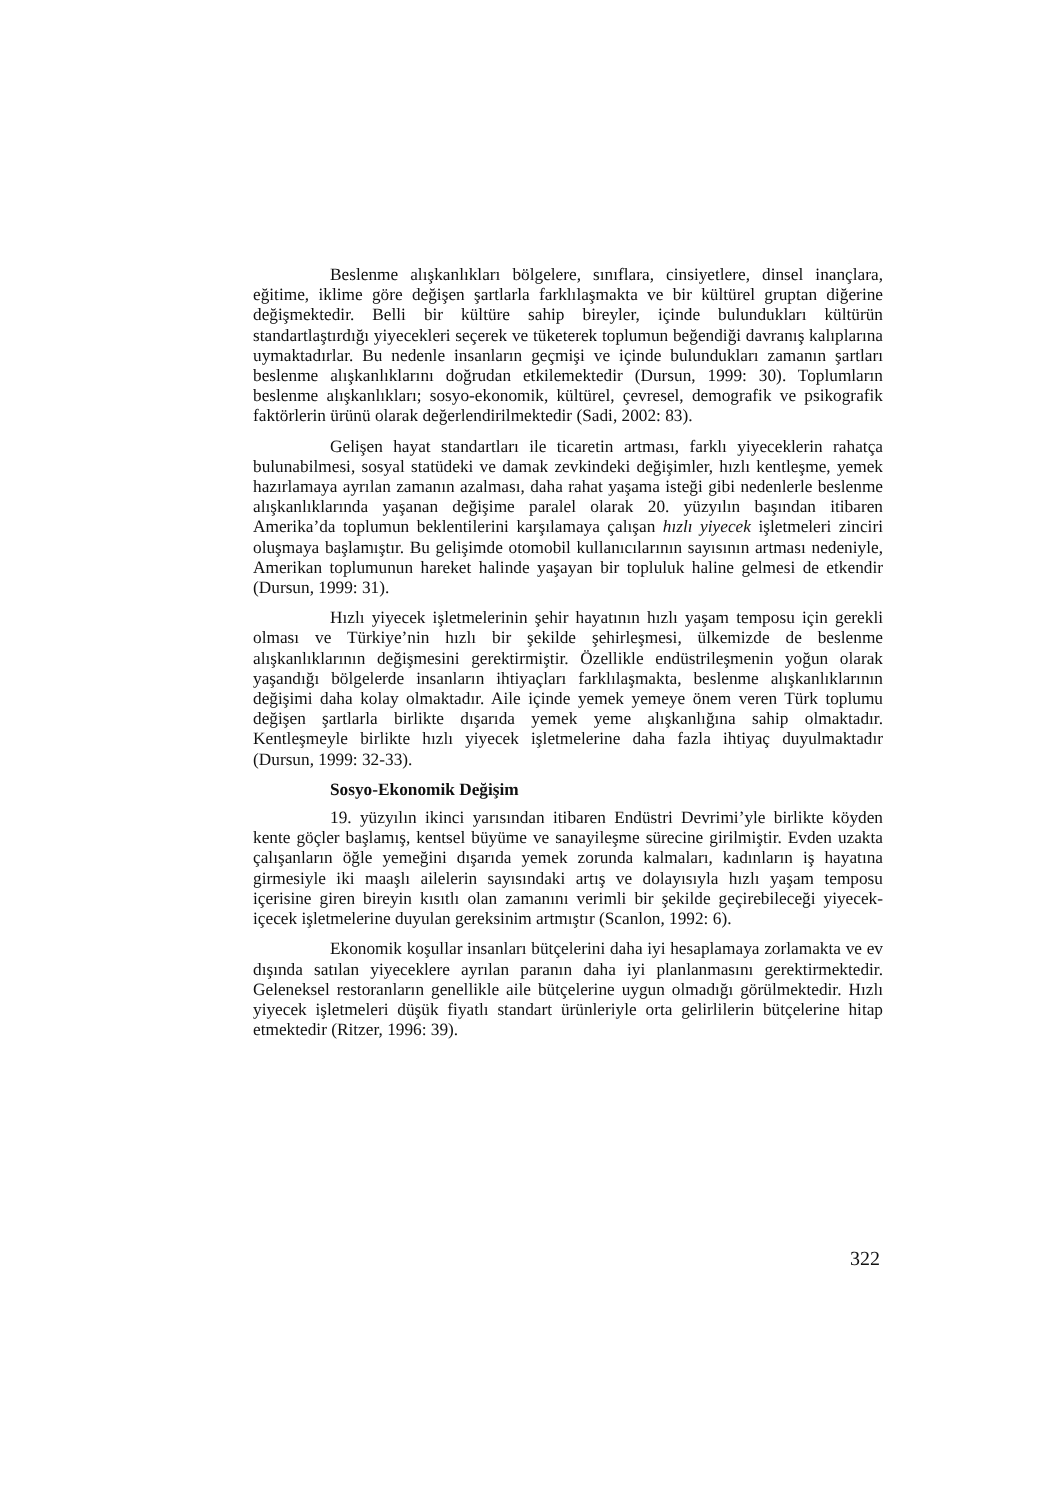Beslenme alışkanlıkları bölgelere, sınıflara, cinsiyetlere, dinsel inançlara, eğitime, iklime göre değişen şartlarla farklılaşmakta ve bir kültürel gruptan diğerine değişmektedir. Belli bir kültüre sahip bireyler, içinde bulundukları kültürün standartlaştırdığı yiyecekleri seçerek ve tüketerek toplumun beğendiği davranış kalıplarına uymaktadırlar. Bu nedenle insanların geçmişi ve içinde bulundukları zamanın şartları beslenme alışkanlıklarını doğrudan etkilemektedir (Dursun, 1999: 30). Toplumların beslenme alışkanlıkları; sosyo-ekonomik, kültürel, çevresel, demografik ve psikografik faktörlerin ürünü olarak değerlendirilmektedir (Sadi, 2002: 83).
Gelişen hayat standartları ile ticaretin artması, farklı yiyeceklerin rahatça bulunabilmesi, sosyal statüdeki ve damak zevkindeki değişimler, hızlı kentleşme, yemek hazırlamaya ayrılan zamanın azalması, daha rahat yaşama isteği gibi nedenlerle beslenme alışkanlıklarında yaşanan değişime paralel olarak 20. yüzyılın başından itibaren Amerika’da toplumun beklentilerini karşılamaya çalışan hızlı yiyecek işletmeleri zinciri oluşmaya başlamıştır. Bu gelişimde otomobil kullanıcılarının sayısının artması nedeniyle, Amerikan toplumunun hareket halinde yaşayan bir topluluk haline gelmesi de etkendir (Dursun, 1999: 31).
Hızlı yiyecek işletmelerinin şehir hayatının hızlı yaşam temposu için gerekli olması ve Türkiye’nin hızlı bir şekilde şehirleşmesi, ülkemizde de beslenme alışkanlıklarının değişmesini gerektirmiştir. Özellikle endüstrileşmenin yoğun olarak yaşandığı bölgelerde insanların ihtiyaçları farklılaşmakta, beslenme alışkanlıklarının değişimi daha kolay olmaktadır. Aile içinde yemek yemeye önem veren Türk toplumu değişen şartlarla birlikte dışarıda yemek yeme alışkanlığına sahip olmaktadır. Kentleşmeyle birlikte hızlı yiyecek işletmelerine daha fazla ihtiyaç duyulmaktadır (Dursun, 1999: 32-33).
Sosyo-Ekonomik Değişim
19. yüzyılın ikinci yarısından itibaren Endüstri Devrimi’yle birlikte köyden kente göçler başlamış, kentsel büyüme ve sanayileşme sürecine girilmiştir. Evden uzakta çalışanların öğle yemeğini dışarıda yemek zorunda kalmaları, kadınların iş hayatına girmesiyle iki maaşlı ailelerin sayısındaki artış ve dolayısıyla hızlı yaşam temposu içerisine giren bireyin kısıtlı olan zamanını verimli bir şekilde geçirebileceği yiyecek-içecek işletmelerine duyulan gereksinim artmıştır (Scanlon, 1992: 6).
Ekonomik koşullar insanları bütçelerini daha iyi hesaplamaya zorlamakta ve ev dışında satılan yiyeceklere ayrılan paranın daha iyi planlanmasını gerektirmektedir. Geleneksel restoranların genellikle aile bütçelerine uygun olmadığı görülmektedir. Hızlı yiyecek işletmeleri düşük fiyatlı standart ürünleriyle orta gelirlilerin bütçelerine hitap etmektedir (Ritzer, 1996: 39).
322